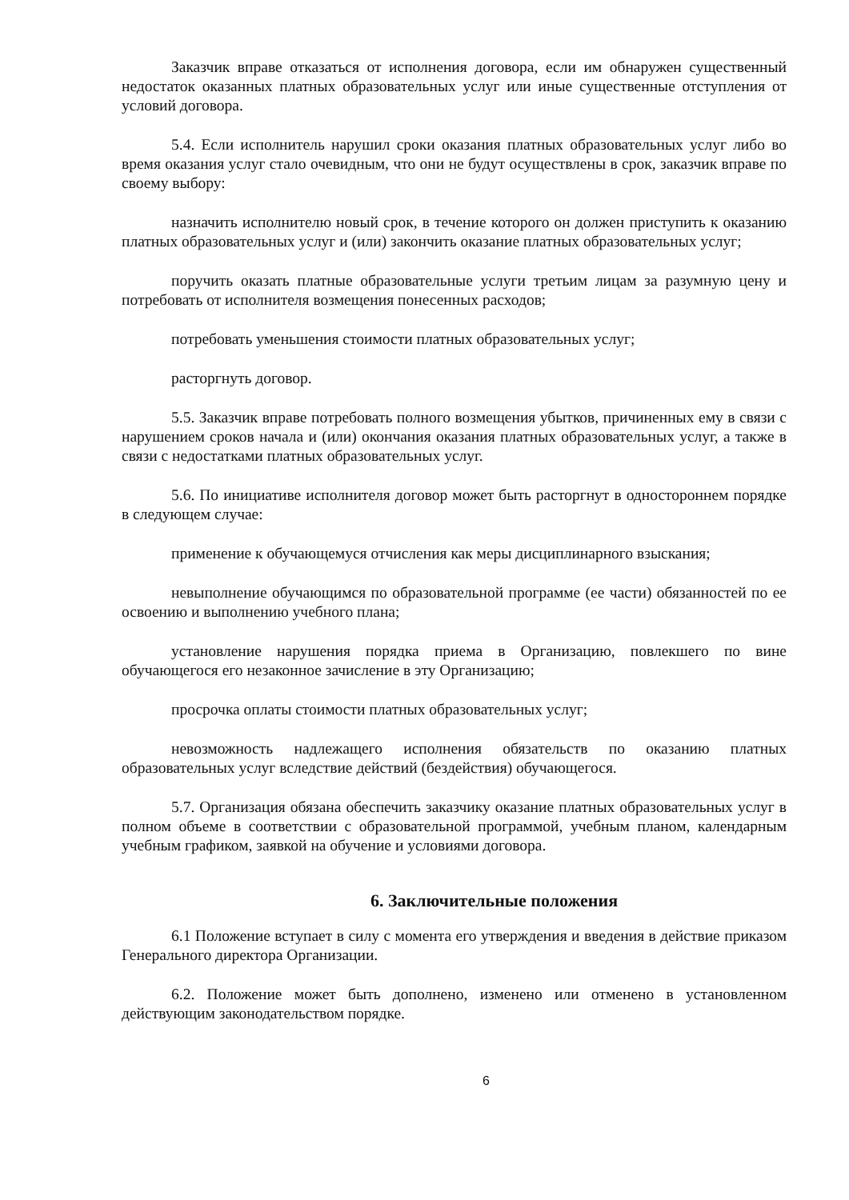Заказчик вправе отказаться от исполнения договора, если им обнаружен существенный недостаток оказанных платных образовательных услуг или иные существенные отступления от условий договора.
5.4. Если исполнитель нарушил сроки оказания платных образовательных услуг либо во время оказания услуг стало очевидным, что они не будут осуществлены в срок, заказчик вправе по своему выбору:
назначить исполнителю новый срок, в течение которого он должен приступить к оказанию платных образовательных услуг и (или) закончить оказание платных образовательных услуг;
поручить оказать платные образовательные услуги третьим лицам за разумную цену и потребовать от исполнителя возмещения понесенных расходов;
потребовать уменьшения стоимости платных образовательных услуг;
расторгнуть договор.
5.5. Заказчик вправе потребовать полного возмещения убытков, причиненных ему в связи с нарушением сроков начала и (или) окончания оказания платных образовательных услуг, а также в связи с недостатками платных образовательных услуг.
5.6. По инициативе исполнителя договор может быть расторгнут в одностороннем порядке в следующем случае:
применение к обучающемуся отчисления как меры дисциплинарного взыскания;
невыполнение обучающимся по образовательной программе (ее части) обязанностей по ее освоению и выполнению учебного плана;
установление нарушения порядка приема в Организацию, повлекшего по вине обучающегося его незаконное зачисление в эту Организацию;
просрочка оплаты стоимости платных образовательных услуг;
невозможность надлежащего исполнения обязательств по оказанию платных образовательных услуг вследствие действий (бездействия) обучающегося.
5.7. Организация обязана обеспечить заказчику оказание платных образовательных услуг в полном объеме в соответствии с образовательной программой, учебным планом, календарным учебным графиком, заявкой на обучение и условиями договора.
6. Заключительные положения
6.1 Положение вступает в силу с момента его утверждения и введения в действие приказом Генерального директора Организации.
6.2. Положение может быть дополнено, изменено или отменено в установленном действующим законодательством порядке.
6